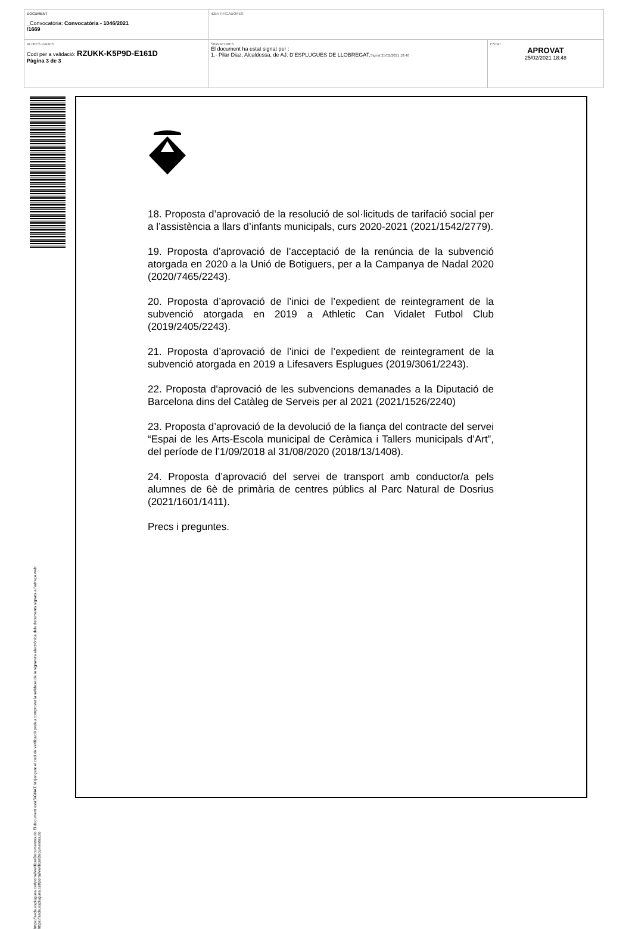| DOCUMENT _Convocatòria: Convocatòria - 1046/2021 /1669 | IDENTIFICADORES | |
| ALTRES DADES Codi per a validació: RZUKK-K5P9D-E161D Pàgina 3 de 3 | SIGNATURES El document ha estat signat per : 1.- Pilar Diaz, Alcaldessa, de AJ. D'ESPLUGUES DE LLOBREGAT. Signat 25/02/2021 18:48 | ESTAT APROVAT 25/02/2021 18:48 |
https://sede.esplugues.cat/portal/verificarDocumentos.do El document estàSIGNAT. Mitjançant el codi de verificació podeu comprovar la validesa de la signatura electrònica dels documents signats a l'adreça web:
https://sede.esplugues.cat/portal/verificarDocumentos.do
18. Proposta d’aprovació de la resolució de sol·licituds de tarifació social per a l’assistència a llars d’infants municipals, curs 2020-2021 (2021/1542/2779).
19. Proposta d’aprovació de l’acceptació de la renúncia de la subvenció atorgada en 2020 a la Unió de Botiguers, per a la Campanya de Nadal 2020 (2020/7465/2243).
20. Proposta d’aprovació de l’inici de l’expedient de reintegrament de la subvenció atorgada en 2019 a Athletic Can Vidalet Futbol Club (2019/2405/2243).
21. Proposta d’aprovació de l’inici de l’expedient de reintegrament de la subvenció atorgada en 2019 a Lifesavers Esplugues (2019/3061/2243).
22. Proposta d'aprovació de les subvencions demanades a la Diputació de Barcelona dins del Catàleg de Serveis per al 2021 (2021/1526/2240)
23. Proposta d’aprovació de la devolució de la fiança del contracte del servei “Espai de les Arts-Escola municipal de Ceràmica i Tallers municipals d’Art”, del període de l’1/09/2018 al 31/08/2020 (2018/13/1408).
24. Proposta d’aprovació del servei de transport amb conductor/a pels alumnes de 6è de primària de centres públics al Parc Natural de Dosrius (2021/1601/1411).
Precs i preguntes.